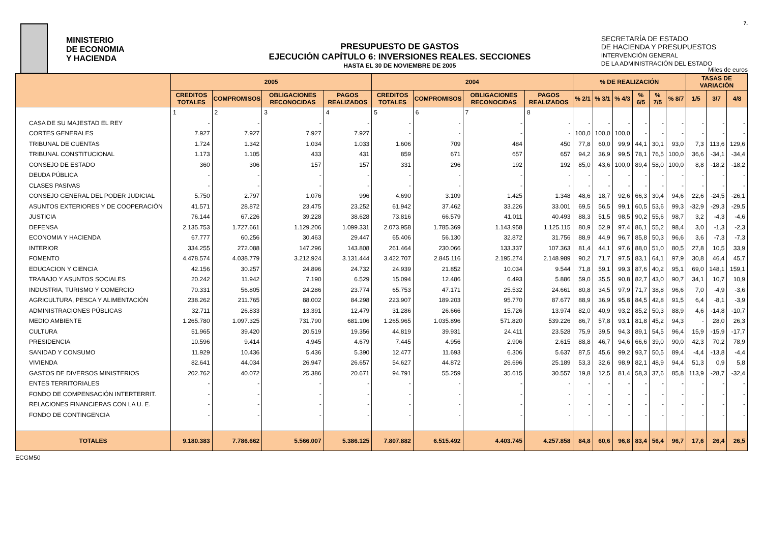MINISTERIO
DE ECONOMIA
Y HACIENDA
PRESUPUESTO DE GASTOS
EJECUCIÓN CAPÍTULO 6: INVERSIONES REALES. SECCIONES
HASTA EL 30 DE NOVIEMBRE DE 2005
SECRETARÍA DE ESTADO
DE HACIENDA Y PRESUPUESTOS
INTERVENCIÓN GENERAL
DE LA ADMINISTRACIÓN DEL ESTADO
7.
Miles de euros
| | 2005 | | | | 2004 | | | | % DE REALIZACIÓN | | | | | | TASAS DE VARIACIÓN | | |
| --- | --- | --- | --- | --- | --- | --- | --- | --- | --- | --- | --- | --- | --- | --- | --- | --- | --- |
| | CREDITOS TOTALES | COMPROMISOS | OBLIGACIONES RECONOCIDAS | PAGOS REALIZADOS | CREDITOS TOTALES | COMPROMISOS | OBLIGACIONES RECONOCIDAS | PAGOS REALIZADOS | % 2/1 | % 3/1 | % 4/3 | % 6/5 | % 7/5 | % 8/7 | 1/5 | 3/7 | 4/8 |
| | 1 | 2 | 3 | 4 | 5 | 6 | 7 | 8 | | | | | | | | | |
| CASA DE SU MAJESTAD EL REY | - | - | - | - | - | - | - | - | - | - | - | - | - | - | - | - | - |
| CORTES GENERALES | 7.927 | 7.927 | 7.927 | 7.927 | - | - | - | - | 100,0 | 100,0 | 100,0 | - | - | - | - | - | - |
| TRIBUNAL DE CUENTAS | 1.724 | 1.342 | 1.034 | 1.033 | 1.606 | 709 | 484 | 450 | 77,8 | 60,0 | 99,9 | 44,1 | 30,1 | 93,0 | 7,3 | 113,6 | 129,6 |
| TRIBUNAL CONSTITUCIONAL | 1.173 | 1.105 | 433 | 431 | 859 | 671 | 657 | 657 | 94,2 | 36,9 | 99,5 | 78,1 | 76,5 | 100,0 | 36,6 | -34,1 | -34,4 |
| CONSEJO DE ESTADO | 360 | 306 | 157 | 157 | 331 | 296 | 192 | 192 | 85,0 | 43,6 | 100,0 | 89,4 | 58,0 | 100,0 | 8,8 | -18,2 | -18,2 |
| DEUDA PÚBLICA | - | - | - | - | - | - | - | - | - | - | - | - | - | - | - | - | - |
| CLASES PASIVAS | - | - | - | - | - | - | - | - | - | - | - | - | - | - | - | - | - |
| CONSEJO GENERAL DEL PODER JUDICIAL | 5.750 | 2.797 | 1.076 | 996 | 4.690 | 3.109 | 1.425 | 1.348 | 48,6 | 18,7 | 92,6 | 66,3 | 30,4 | 94,6 | 22,6 | -24,5 | -26,1 |
| ASUNTOS EXTERIORES Y DE COOPERACIÓN | 41.571 | 28.872 | 23.475 | 23.252 | 61.942 | 37.462 | 33.226 | 33.001 | 69,5 | 56,5 | 99,1 | 60,5 | 53,6 | 99,3 | -32,9 | -29,3 | -29,5 |
| JUSTICIA | 76.144 | 67.226 | 39.228 | 38.628 | 73.816 | 66.579 | 41.011 | 40.493 | 88,3 | 51,5 | 98,5 | 90,2 | 55,6 | 98,7 | 3,2 | -4,3 | -4,6 |
| DEFENSA | 2.135.753 | 1.727.661 | 1.129.206 | 1.099.331 | 2.073.958 | 1.785.369 | 1.143.958 | 1.125.115 | 80,9 | 52,9 | 97,4 | 86,1 | 55,2 | 98,4 | 3,0 | -1,3 | -2,3 |
| ECONOMIA Y HACIENDA | 67.777 | 60.256 | 30.463 | 29.447 | 65.406 | 56.130 | 32.872 | 31.756 | 88,9 | 44,9 | 96,7 | 85,8 | 50,3 | 96,6 | 3,6 | -7,3 | -7,3 |
| INTERIOR | 334.255 | 272.088 | 147.296 | 143.808 | 261.464 | 230.066 | 133.337 | 107.363 | 81,4 | 44,1 | 97,6 | 88,0 | 51,0 | 80,5 | 27,8 | 10,5 | 33,9 |
| FOMENTO | 4.478.574 | 4.038.779 | 3.212.924 | 3.131.444 | 3.422.707 | 2.845.116 | 2.195.274 | 2.148.989 | 90,2 | 71,7 | 97,5 | 83,1 | 64,1 | 97,9 | 30,8 | 46,4 | 45,7 |
| EDUCACION Y CIENCIA | 42.156 | 30.257 | 24.896 | 24.732 | 24.939 | 21.852 | 10.034 | 9.544 | 71,8 | 59,1 | 99,3 | 87,6 | 40,2 | 95,1 | 69,0 | 148,1 | 159,1 |
| TRABAJO Y ASUNTOS SOCIALES | 20.242 | 11.942 | 7.190 | 6.529 | 15.094 | 12.486 | 6.493 | 5.886 | 59,0 | 35,5 | 90,8 | 82,7 | 43,0 | 90,7 | 34,1 | 10,7 | 10,9 |
| INDUSTRIA, TURISMO Y COMERCIO | 70.331 | 56.805 | 24.286 | 23.774 | 65.753 | 47.171 | 25.532 | 24.661 | 80,8 | 34,5 | 97,9 | 71,7 | 38,8 | 96,6 | 7,0 | -4,9 | -3,6 |
| AGRICULTURA, PESCA Y ALIMENTACIÓN | 238.262 | 211.765 | 88.002 | 84.298 | 223.907 | 189.203 | 95.770 | 87.677 | 88,9 | 36,9 | 95,8 | 84,5 | 42,8 | 91,5 | 6,4 | -8,1 | -3,9 |
| ADMINISTRACIONES PÚBLICAS | 32.711 | 26.833 | 13.391 | 12.479 | 31.286 | 26.666 | 15.726 | 13.974 | 82,0 | 40,9 | 93,2 | 85,2 | 50,3 | 88,9 | 4,6 | -14,8 | -10,7 |
| MEDIO AMBIENTE | 1.265.780 | 1.097.325 | 731.790 | 681.106 | 1.265.965 | 1.035.896 | 571.820 | 539.226 | 86,7 | 57,8 | 93,1 | 81,8 | 45,2 | 94,3 | - | 28,0 | 26,3 |
| CULTURA | 51.965 | 39.420 | 20.519 | 19.356 | 44.819 | 39.931 | 24.411 | 23.528 | 75,9 | 39,5 | 94,3 | 89,1 | 54,5 | 96,4 | 15,9 | -15,9 | -17,7 |
| PRESIDENCIA | 10.596 | 9.414 | 4.945 | 4.679 | 7.445 | 4.956 | 2.906 | 2.615 | 88,8 | 46,7 | 94,6 | 66,6 | 39,0 | 90,0 | 42,3 | 70,2 | 78,9 |
| SANIDAD Y CONSUMO | 11.929 | 10.436 | 5.436 | 5.390 | 12.477 | 11.693 | 6.306 | 5.637 | 87,5 | 45,6 | 99,2 | 93,7 | 50,5 | 89,4 | -4,4 | -13,8 | -4,4 |
| VIVIENDA | 82.641 | 44.034 | 26.947 | 26.657 | 54.627 | 44.872 | 26.696 | 25.189 | 53,3 | 32,6 | 98,9 | 82,1 | 48,9 | 94,4 | 51,3 | 0,9 | 5,8 |
| GASTOS DE DIVERSOS MINISTERIOS | 202.762 | 40.072 | 25.386 | 20.671 | 94.791 | 55.259 | 35.615 | 30.557 | 19,8 | 12,5 | 81,4 | 58,3 | 37,6 | 85,8 | 113,9 | -28,7 | -32,4 |
| ENTES TERRITORIALES | - | - | - | - | - | - | - | - | - | - | - | - | - | - | - | - | - |
| FONDO DE COMPENSACIÓN INTERTERRIT. | - | - | - | - | - | - | - | - | - | - | - | - | - | - | - | - | - |
| RELACIONES FINANCIERAS CON LA U. E. | - | - | - | - | - | - | - | - | - | - | - | - | - | - | - | - | - |
| FONDO DE CONTINGENCIA | - | - | - | - | - | - | - | - | - | - | - | - | - | - | - | - | - |
| TOTALES | 9.180.383 | 7.786.662 | 5.566.007 | 5.386.125 | 7.807.882 | 6.515.492 | 4.403.745 | 4.257.858 | 84,8 | 60,6 | 96,8 | 83,4 | 56,4 | 96,7 | 17,6 | 26,4 | 26,5 |
ECGM50